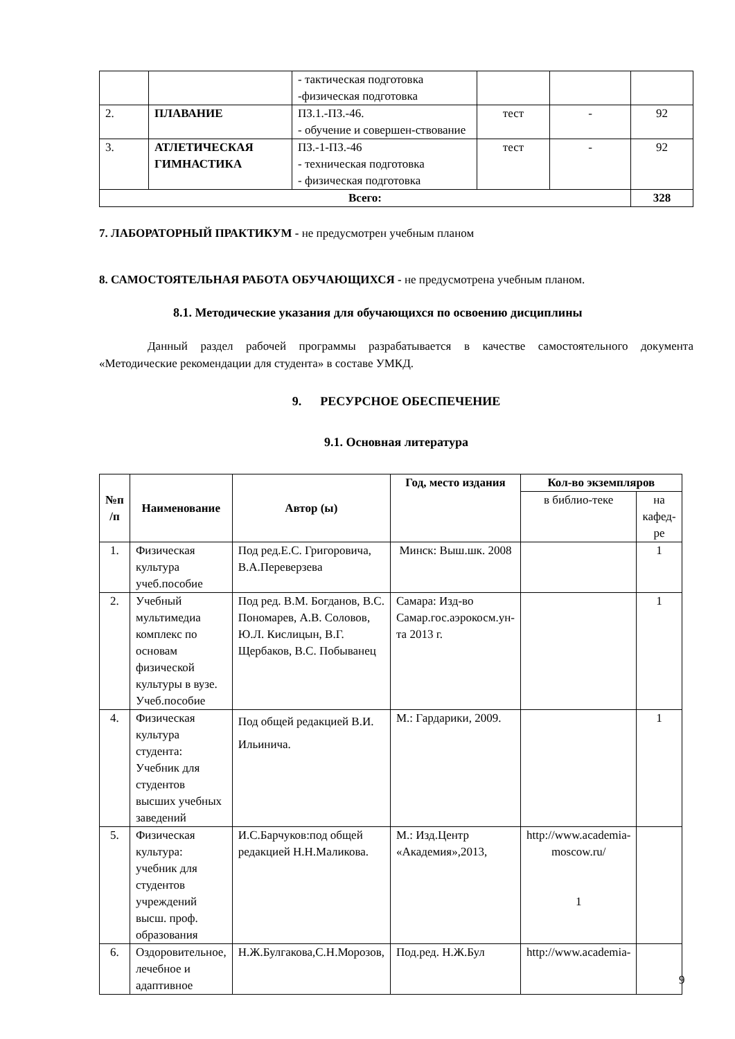| | | - тактическая подготовка -физическая подготовка | | | |
| 2. | ПЛАВАНИЕ | ПЗ.1.-ПЗ.-46. - обучение и совершен-ствование | тест | - | 92 |
| 3. | АТЛЕТИЧЕСКАЯ ГИМНАСТИКА | ПЗ.-1-ПЗ.-46 - техническая подготовка - физическая подготовка | тест | - | 92 |
| Всего: | | | | | 328 |
7. ЛАБОРАТОРНЫЙ ПРАКТИКУМ - не предусмотрен учебным планом
8. САМОСТОЯТЕЛЬНАЯ РАБОТА ОБУЧАЮЩИХСЯ - не предусмотрена учебным планом.
8.1. Методические указания для обучающихся по освоению дисциплины
Данный раздел рабочей программы разрабатывается в качестве самостоятельного документа «Методические рекомендации для студента» в составе УМКД.
9. РЕСУРСНОЕ ОБЕСПЕЧЕНИЕ
9.1. Основная литература
| №п /п | Наименование | Автор (ы) | Год, место издания | Кол-во экземпляров | |
| --- | --- | --- | --- | --- | --- |
| | | | | в библио-теке | на кафед-ре |
| 1. | Физическая культура учеб.пособие | Под ред.Е.С. Григоровича, В.А.Переверзева | Минск: Выш.шк. 2008 | | 1 |
| 2. | Учебный мультимедиа комплекс по основам физической культуры в вузе. Учеб.пособие | Под ред. В.М. Богданов, В.С. Пономарев, А.В. Соловов, Ю.Л. Кислицын, В.Г. Щербаков, В.С. Побыванец | Самара: Изд-во Самар.гос.аэрокосм.ун-та 2013 г. | | 1 |
| 4. | Физическая культура студента: Учебник для студентов высших учебных заведений | Под общей редакцией В.И. Ильинича. | М.: Гардарики, 2009. | | 1 |
| 5. | Физическая культура: учебник для студентов учреждений высш. проф. образования | И.С.Барчуков:под общей редакцией Н.Н.Маликова. | М.: Изд.Центр «Академия»,2013, | http://www.academia-moscow.ru/ 1 | |
| 6. | Оздоровительное, лечебное и адаптивное | Н.Ж.Булгакова,С.Н.Морозов, | Под.ред. Н.Ж.Бул | http://www.academia- | |
9